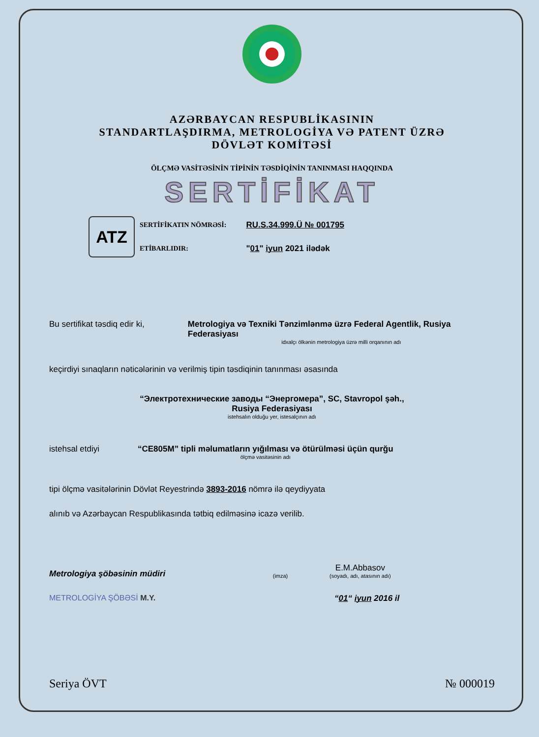AZƏRBAYCAN RESPUBLİKASININ
STANDARTLAŞDIRMA, METROLOGİYA VƏ PATENT ÜZRƏ
DÖVLƏT KOMİTƏSİ
ÖLÇMƏ VASİTƏSİNİN TİPİNİN TƏSDİQİNİN TANINMASI HAQQINDA
SERTİFİKAT
ATZ
SERTİFİKATIN NÖMRƏSİ:
ETİBARLIDIR:
RU.S.34.999.Ü № 001795
"01" iyun 2021 ilədək
Bu sertifikat təsdiq edir ki,
Metrologiya və Texniki Tənzimlənmə üzrə Federal Agentlik, Rusiya Federasiyası
idxalçı ölkənin metrologiya üzrə milli orqanının adı
keçirdiyi sınaqların nəticələrinin və verilmiş tipin təsdiqinin tanınması əsasında
“Электротехнические заводы “Энергомера”, SC, Stavropol şəh.,
Rusiya Federasiyası
istehsalın olduğu yer, istesalçının adı
istehsal etdiyi “CE805M” tipli məlumatların yığılması və ötürülməsi üçün qurğu
ölçmə vasitəsinin adı
tipi ölçmə vasitələrinin Dövlət Reyestrində 3893-2016 nömrə ilə qeydiyyata
alınıb və Azərbaycan Respublikasında tətbiq edilməsinə icazə verilib.
Metrologiya şöbəsinin müdiri
(imza)
E.M.Abbasov
(soyadı, adı, atasının adı)
METROLOGİYA ŞÖBƏSİ M.Y. “01“ iyun 2016 il
Seriya ÖVT № 000019